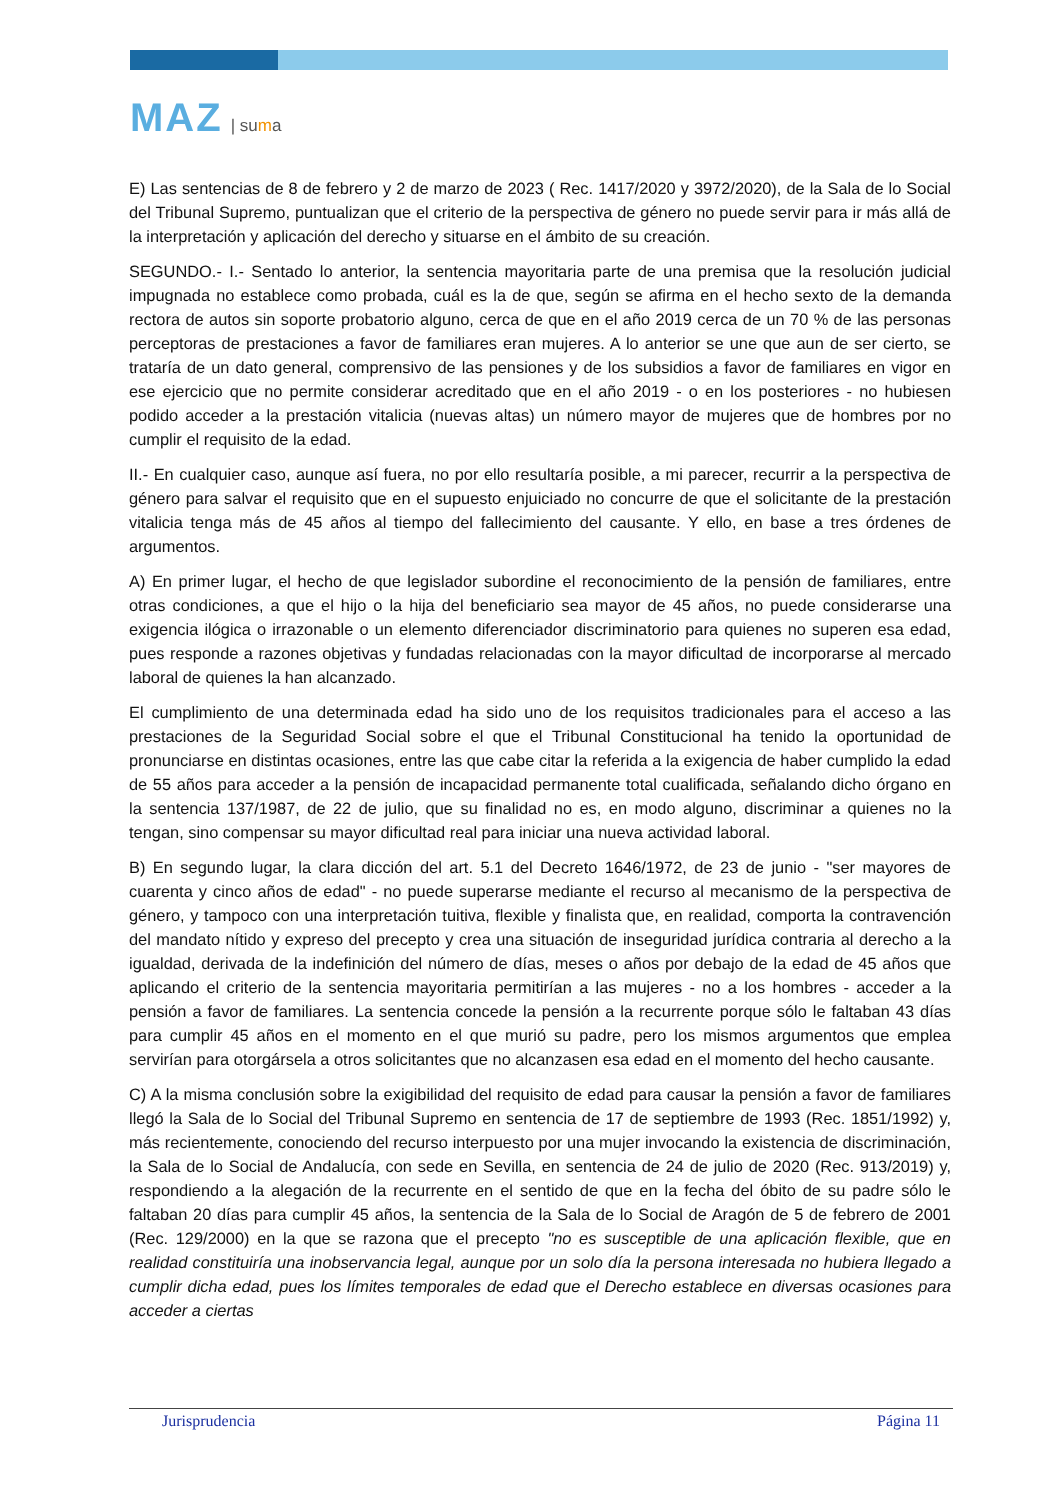MAZ | suma
E) Las sentencias de 8 de febrero y 2 de marzo de 2023 ( Rec. 1417/2020 y 3972/2020), de la Sala de lo Social del Tribunal Supremo, puntualizan que el criterio de la perspectiva de género no puede servir para ir más allá de la interpretación y aplicación del derecho y situarse en el ámbito de su creación.
SEGUNDO.- I.- Sentado lo anterior, la sentencia mayoritaria parte de una premisa que la resolución judicial impugnada no establece como probada, cuál es la de que, según se afirma en el hecho sexto de la demanda rectora de autos sin soporte probatorio alguno, cerca de que en el año 2019 cerca de un 70 % de las personas perceptoras de prestaciones a favor de familiares eran mujeres. A lo anterior se une que aun de ser cierto, se trataría de un dato general, comprensivo de las pensiones y de los subsidios a favor de familiares en vigor en ese ejercicio que no permite considerar acreditado que en el año 2019 - o en los posteriores - no hubiesen podido acceder a la prestación vitalicia (nuevas altas) un número mayor de mujeres que de hombres por no cumplir el requisito de la edad.
II.- En cualquier caso, aunque así fuera, no por ello resultaría posible, a mi parecer, recurrir a la perspectiva de género para salvar el requisito que en el supuesto enjuiciado no concurre de que el solicitante de la prestación vitalicia tenga más de 45 años al tiempo del fallecimiento del causante. Y ello, en base a tres órdenes de argumentos.
A) En primer lugar, el hecho de que legislador subordine el reconocimiento de la pensión de familiares, entre otras condiciones, a que el hijo o la hija del beneficiario sea mayor de 45 años, no puede considerarse una exigencia ilógica o irrazonable o un elemento diferenciador discriminatorio para quienes no superen esa edad, pues responde a razones objetivas y fundadas relacionadas con la mayor dificultad de incorporarse al mercado laboral de quienes la han alcanzado.
El cumplimiento de una determinada edad ha sido uno de los requisitos tradicionales para el acceso a las prestaciones de la Seguridad Social sobre el que el Tribunal Constitucional ha tenido la oportunidad de pronunciarse en distintas ocasiones, entre las que cabe citar la referida a la exigencia de haber cumplido la edad de 55 años para acceder a la pensión de incapacidad permanente total cualificada, señalando dicho órgano en la sentencia 137/1987, de 22 de julio, que su finalidad no es, en modo alguno, discriminar a quienes no la tengan, sino compensar su mayor dificultad real para iniciar una nueva actividad laboral.
B) En segundo lugar, la clara dicción del art. 5.1 del Decreto 1646/1972, de 23 de junio - "ser mayores de cuarenta y cinco años de edad" - no puede superarse mediante el recurso al mecanismo de la perspectiva de género, y tampoco con una interpretación tuitiva, flexible y finalista que, en realidad, comporta la contravención del mandato nítido y expreso del precepto y crea una situación de inseguridad jurídica contraria al derecho a la igualdad, derivada de la indefinición del número de días, meses o años por debajo de la edad de 45 años que aplicando el criterio de la sentencia mayoritaria permitirían a las mujeres - no a los hombres - acceder a la pensión a favor de familiares. La sentencia concede la pensión a la recurrente porque sólo le faltaban 43 días para cumplir 45 años en el momento en el que murió su padre, pero los mismos argumentos que emplea servirían para otorgársela a otros solicitantes que no alcanzasen esa edad en el momento del hecho causante.
C) A la misma conclusión sobre la exigibilidad del requisito de edad para causar la pensión a favor de familiares llegó la Sala de lo Social del Tribunal Supremo en sentencia de 17 de septiembre de 1993 (Rec. 1851/1992) y, más recientemente, conociendo del recurso interpuesto por una mujer invocando la existencia de discriminación, la Sala de lo Social de Andalucía, con sede en Sevilla, en sentencia de 24 de julio de 2020 (Rec. 913/2019) y, respondiendo a la alegación de la recurrente en el sentido de que en la fecha del óbito de su padre sólo le faltaban 20 días para cumplir 45 años, la sentencia de la Sala de lo Social de Aragón de 5 de febrero de 2001 (Rec. 129/2000) en la que se razona que el precepto "no es susceptible de una aplicación flexible, que en realidad constituiría una inobservancia legal, aunque por un solo día la persona interesada no hubiera llegado a cumplir dicha edad, pues los límites temporales de edad que el Derecho establece en diversas ocasiones para acceder a ciertas
Jurisprudencia Página 11